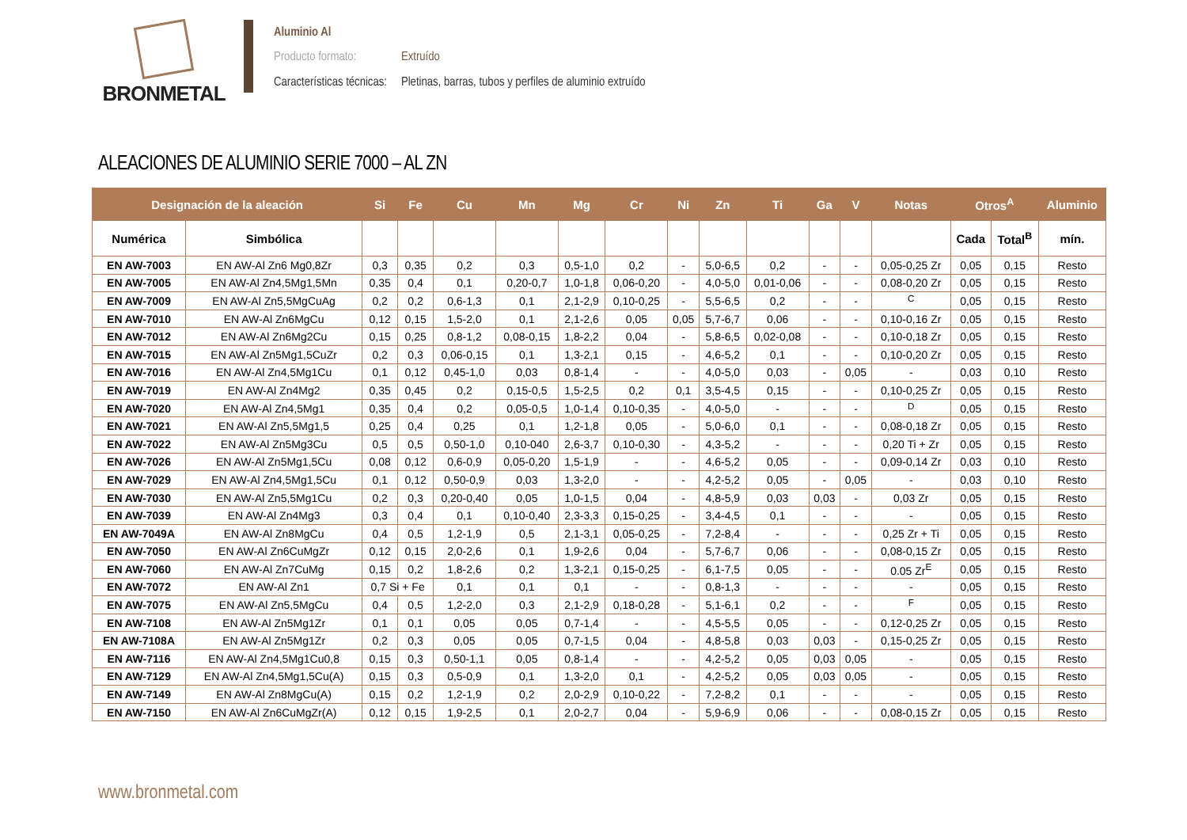BRONMETAL
| Aluminio Al | |
| Producto formato: | Extruído |
| Características técnicas: | Pletinas, barras, tubos y perfiles de aluminio extruído |
ALEACIONES DE ALUMINIO SERIE 7000 – AL ZN
| Designación de la aleación | | Si | Fe | Cu | Mn | Mg | Cr | Ni | Zn | Ti | Ga | V | Notas | Otros<sup>A</sup> | | Aluminio |
| --- | --- | --- | --- | --- | --- | --- | --- | --- | --- | --- | --- | --- | --- | --- | --- | --- |
| Numérica | Simbólica | | | | | | | | | | | | | Cada | Total<sup>B</sup> | mín. |
| EN AW-7003 | EN AW-Al Zn6 Mg0,8Zr | 0,3 | 0,35 | 0,2 | 0,3 | 0,5-1,0 | 0,2 | - | 5,0-6,5 | 0,2 | - | - | 0,05-0,25 Zr | 0,05 | 0,15 | Resto |
| EN AW-7005 | EN AW-Al Zn4,5Mg1,5Mn | 0,35 | 0,4 | 0,1 | 0,20-0,7 | 1,0-1,8 | 0,06-0,20 | - | 4,0-5,0 | 0,01-0,06 | - | - | 0,08-0,20 Zr | 0,05 | 0,15 | Resto |
| EN AW-7009 | EN AW-Al Zn5,5MgCuAg | 0,2 | 0,2 | 0,6-1,3 | 0,1 | 2,1-2,9 | 0,10-0,25 | - | 5,5-6,5 | 0,2 | - | - | <sup>C</sup> | 0,05 | 0,15 | Resto |
| EN AW-7010 | EN AW-Al Zn6MgCu | 0,12 | 0,15 | 1,5-2,0 | 0,1 | 2,1-2,6 | 0,05 | 0,05 | 5,7-6,7 | 0,06 | - | - | 0,10-0,16 Zr | 0,05 | 0,15 | Resto |
| EN AW-7012 | EN AW-Al Zn6Mg2Cu | 0,15 | 0,25 | 0,8-1,2 | 0,08-0,15 | 1,8-2,2 | 0,04 | - | 5,8-6,5 | 0,02-0,08 | - | - | 0,10-0,18 Zr | 0,05 | 0,15 | Resto |
| EN AW-7015 | EN AW-Al Zn5Mg1,5CuZr | 0,2 | 0,3 | 0,06-0,15 | 0,1 | 1,3-2,1 | 0,15 | - | 4,6-5,2 | 0,1 | - | - | 0,10-0,20 Zr | 0,05 | 0,15 | Resto |
| EN AW-7016 | EN AW-Al Zn4,5Mg1Cu | 0,1 | 0,12 | 0,45-1,0 | 0,03 | 0,8-1,4 | - | - | 4,0-5,0 | 0,03 | - | 0,05 | - | 0,03 | 0,10 | Resto |
| EN AW-7019 | EN AW-Al Zn4Mg2 | 0,35 | 0,45 | 0,2 | 0,15-0,5 | 1,5-2,5 | 0,2 | 0,1 | 3,5-4,5 | 0,15 | - | - | 0,10-0,25 Zr | 0,05 | 0,15 | Resto |
| EN AW-7020 | EN AW-Al Zn4,5Mg1 | 0,35 | 0,4 | 0,2 | 0,05-0,5 | 1,0-1,4 | 0,10-0,35 | - | 4,0-5,0 | - | - | - | <sup>D</sup> | 0,05 | 0,15 | Resto |
| EN AW-7021 | EN AW-Al Zn5,5Mg1,5 | 0,25 | 0,4 | 0,25 | 0,1 | 1,2-1,8 | 0,05 | - | 5,0-6,0 | 0,1 | - | - | 0,08-0,18 Zr | 0,05 | 0,15 | Resto |
| EN AW-7022 | EN AW-Al Zn5Mg3Cu | 0,5 | 0,5 | 0,50-1,0 | 0,10-040 | 2,6-3,7 | 0,10-0,30 | - | 4,3-5,2 | - | - | - | 0,20 Ti + Zr | 0,05 | 0,15 | Resto |
| EN AW-7026 | EN AW-Al Zn5Mg1,5Cu | 0,08 | 0,12 | 0,6-0,9 | 0,05-0,20 | 1,5-1,9 | - | - | 4,6-5,2 | 0,05 | - | - | 0,09-0,14 Zr | 0,03 | 0,10 | Resto |
| EN AW-7029 | EN AW-Al Zn4,5Mg1,5Cu | 0,1 | 0,12 | 0,50-0,9 | 0,03 | 1,3-2,0 | - | - | 4,2-5,2 | 0,05 | - | 0,05 | - | 0,03 | 0,10 | Resto |
| EN AW-7030 | EN AW-Al Zn5,5Mg1Cu | 0,2 | 0,3 | 0,20-0,40 | 0,05 | 1,0-1,5 | 0,04 | - | 4,8-5,9 | 0,03 | 0,03 | - | 0,03 Zr | 0,05 | 0,15 | Resto |
| EN AW-7039 | EN AW-Al Zn4Mg3 | 0,3 | 0,4 | 0,1 | 0,10-0,40 | 2,3-3,3 | 0,15-0,25 | - | 3,4-4,5 | 0,1 | - | - | - | 0,05 | 0,15 | Resto |
| EN AW-7049A | EN AW-Al Zn8MgCu | 0,4 | 0,5 | 1,2-1,9 | 0,5 | 2,1-3,1 | 0,05-0,25 | - | 7,2-8,4 | - | - | - | 0,25 Zr + Ti | 0,05 | 0,15 | Resto |
| EN AW-7050 | EN AW-Al Zn6CuMgZr | 0,12 | 0,15 | 2,0-2,6 | 0,1 | 1,9-2,6 | 0,04 | - | 5,7-6,7 | 0,06 | - | - | 0,08-0,15 Zr | 0,05 | 0,15 | Resto |
| EN AW-7060 | EN AW-Al Zn7CuMg | 0,15 | 0,2 | 1,8-2,6 | 0,2 | 1,3-2,1 | 0,15-0,25 | - | 6,1-7,5 | 0,05 | - | - | 0.05 Zr<sup>E</sup> | 0,05 | 0,15 | Resto |
| EN AW-7072 | EN AW-Al Zn1 | 0,7 Si + Fe | | 0,1 | 0,1 | 0,1 | - | - | 0,8-1,3 | - | - | - | - | 0,05 | 0,15 | Resto |
| EN AW-7075 | EN AW-Al Zn5,5MgCu | 0,4 | 0,5 | 1,2-2,0 | 0,3 | 2,1-2,9 | 0,18-0,28 | - | 5,1-6,1 | 0,2 | - | - | <sup>F</sup> | 0,05 | 0,15 | Resto |
| EN AW-7108 | EN AW-Al Zn5Mg1Zr | 0,1 | 0,1 | 0,05 | 0,05 | 0,7-1,4 | - | - | 4,5-5,5 | 0,05 | - | - | 0,12-0,25 Zr | 0,05 | 0,15 | Resto |
| EN AW-7108A | EN AW-Al Zn5Mg1Zr | 0,2 | 0,3 | 0,05 | 0,05 | 0,7-1,5 | 0,04 | - | 4,8-5,8 | 0,03 | 0,03 | - | 0,15-0,25 Zr | 0,05 | 0,15 | Resto |
| EN AW-7116 | EN AW-Al Zn4,5Mg1Cu0,8 | 0,15 | 0,3 | 0,50-1,1 | 0,05 | 0,8-1,4 | - | - | 4,2-5,2 | 0,05 | 0,03 | 0,05 | - | 0,05 | 0,15 | Resto |
| EN AW-7129 | EN AW-Al Zn4,5Mg1,5Cu(A) | 0,15 | 0,3 | 0,5-0,9 | 0,1 | 1,3-2,0 | 0,1 | - | 4,2-5,2 | 0,05 | 0,03 | 0,05 | - | 0,05 | 0,15 | Resto |
| EN AW-7149 | EN AW-Al Zn8MgCu(A) | 0,15 | 0,2 | 1,2-1,9 | 0,2 | 2,0-2,9 | 0,10-0,22 | - | 7,2-8,2 | 0,1 | - | - | - | 0,05 | 0,15 | Resto |
| EN AW-7150 | EN AW-Al Zn6CuMgZr(A) | 0,12 | 0,15 | 1,9-2,5 | 0,1 | 2,0-2,7 | 0,04 | - | 5,9-6,9 | 0,06 | - | - | 0,08-0,15 Zr | 0,05 | 0,15 | Resto |
www.bronmetal.com